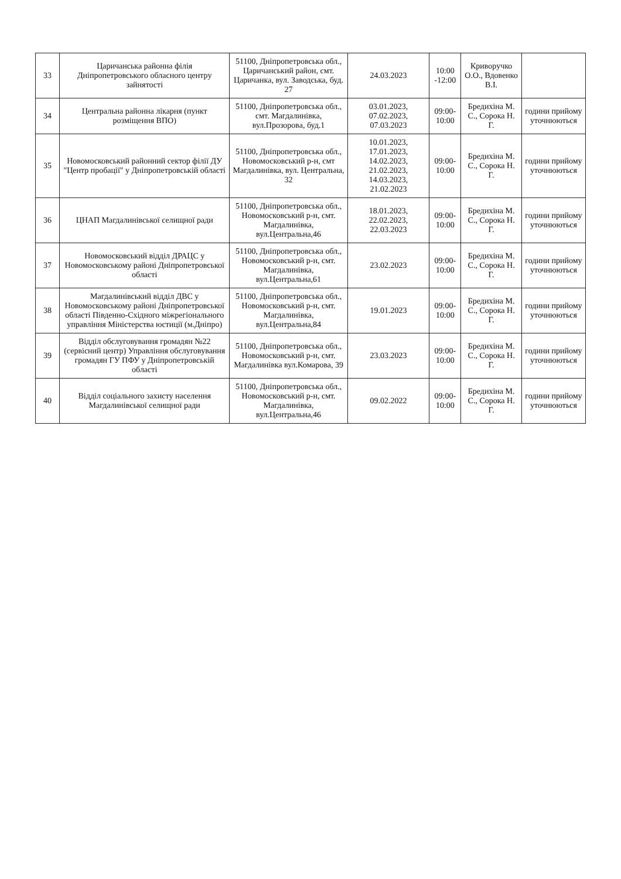| 33 | Царичанська районна філія Дніпропетровського обласного центру зайнятості | 51100, Дніпропетровська обл., Царичанський район, смт. Царичанка, вул. Заводська, буд. 27 | 24.03.2023 | 10:00 -12:00 | Криворучко О.О., Вдовенко В.І. | |
| 34 | Центральна районна лікарня (пункт розміщення ВПО) | 51100, Дніпропетровська обл., смт. Магдалинівка, вул.Прозорова, буд.1 | 03.01.2023, 07.02.2023, 07.03.2023 | 09:00-10:00 | Бредихіна М. С., Сорока Н. Г. | години прийому уточнюються |
| 35 | Новомосковський районний сектор філії ДУ "Центр пробації" у Дніпропетровській області | 51100, Дніпропетровська обл., Новомосковський р-н, смт Магдалинівка, вул. Центральна, 32 | 10.01.2023, 17.01.2023, 14.02.2023, 21.02.2023, 14.03.2023, 21.02.2023 | 09:00-10:00 | Бредихіна М. С., Сорока Н. Г. | години прийому уточнюються |
| 36 | ЦНАП Магдалинівської селищної ради | 51100, Дніпропетровська обл., Новомосковський р-н, смт. Магдалинівка, вул.Центральна,46 | 18.01.2023, 22.02.2023, 22.03.2023 | 09:00-10:00 | Бредихіна М. С., Сорока Н. Г. | години прийому уточнюються |
| 37 | Новомосковський відділ ДРАЦС у Новомосковському районі Дніпропетровської області | 51100, Дніпропетровська обл., Новомосковський р-н, смт. Магдалинівка, вул.Центральна,61 | 23.02.2023 | 09:00-10:00 | Бредихіна М. С., Сорока Н. Г. | години прийому уточнюються |
| 38 | Магдалинівський відділ ДВС у Новомосковському районі Дніпропетровської області Південно-Східного міжрегіонального управління Міністерства юстиції (м.Дніпро) | 51100, Дніпропетровська обл., Новомосковський р-н, смт. Магдалинівка, вул.Центральна,84 | 19.01.2023 | 09:00-10:00 | Бредихіна М. С., Сорока Н. Г. | години прийому уточнюються |
| 39 | Відділ обслуговування громадян №22 (сервісний центр) Управління обслуговування громадян ГУ ПФУ у Дніпропетровській області | 51100, Дніпропетровська обл., Новомосковський р-н, смт. Магдалинівка вул.Комарова, 39 | 23.03.2023 | 09:00-10:00 | Бредихіна М. С., Сорока Н. Г. | години прийому уточнюються |
| 40 | Відділ соціального захисту населення Магдалинівської селищної ради | 51100, Дніпропетровська обл., Новомосковський р-н, смт. Магдалинівка, вул.Центральна,46 | 09.02.2022 | 09:00-10:00 | Бредихіна М. С., Сорока Н. Г. | години прийому уточнюються |